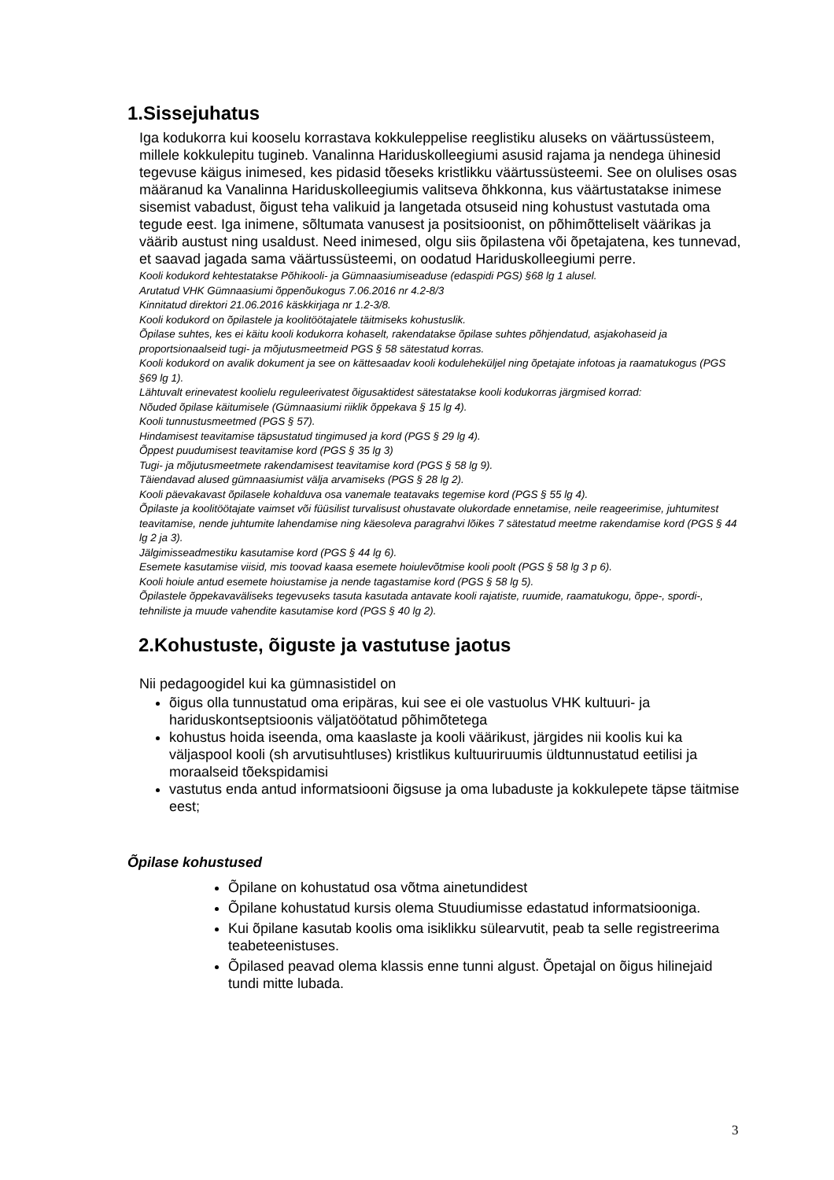1.Sissejuhatus
Iga kodukorra kui kooselu korrastava kokkuleppelise reeglistiku aluseks on väärtussüsteem, millele kokkulepitu tugineb. Vanalinna Hariduskolleegiumi asusid rajama ja nendega ühinesid tegevuse käigus inimesed, kes pidasid tõeseks kristlikku väärtussüsteemi. See on olulises osas määranud ka Vanalinna Hariduskolleegiumis valitseva õhkkonna, kus väärtustatakse inimese sisemist vabadust, õigust teha valikuid ja langetada otsuseid ning kohustust vastutada oma tegude eest. Iga inimene, sõltumata vanusest ja positsioonist, on põhimõtteliselt väärikas ja väärib austust ning usaldust. Need inimesed, olgu siis õpilastena või õpetajatena, kes tunnevad, et saavad jagada sama väärtussüsteemi, on oodatud Hariduskolleegiumi perre.
Kooli kodukord kehtestatakse Põhikooli- ja Gümnaasiumiseaduse (edaspidi PGS) §68 lg 1 alusel.
Arutatud VHK Gümnaasiumi õppenõukogus 7.06.2016 nr 4.2-8/3
Kinnitatud direktori 21.06.2016 käskkirjaga nr 1.2-3/8.
Kooli kodukord on õpilastele ja koolitöötajatele täitmiseks kohustuslik.
Õpilase suhtes, kes ei käitu kooli kodukorra kohaselt, rakendatakse õpilase suhtes põhjendatud, asjakohaseid ja proportsionaalseid tugi- ja mõjutusmeetmeid PGS § 58 sätestatud korras.
Kooli kodukord on avalik dokument ja see on kättesaadav kooli koduleheküljel ning õpetajate infotoas ja raamatukogus (PGS §69 lg 1).
Lähtuvalt erinevatest koolielu reguleerivatest õigusaktidest sätestatakse kooli kodukorras järgmised korrad:
Nõuded õpilase käitumisele (Gümnaasiumi riiklik õppekava § 15 lg 4).
Kooli tunnustusmeetmed (PGS § 57).
Hindamisest teavitamise täpsustatud tingimused ja kord (PGS § 29 lg 4).
Õppest puudumisest teavitamise kord (PGS § 35 lg 3)
Tugi- ja mõjutusmeetmete rakendamisest teavitamise kord (PGS § 58 lg 9).
Täiendavad alused gümnaasiumist välja arvamiseks (PGS § 28 lg 2).
Kooli päevakavast õpilasele kohalduva osa vanemale teatavaks tegemise kord (PGS § 55 lg 4).
Õpilaste ja koolitöötajate vaimset või füüsilist turvalisust ohustavate olukordade ennetamise, neile reageerimise, juhtumitest teavitamise, nende juhtumite lahendamise ning käesoleva paragrahvi lõikes 7 sätestatud meetme rakendamise kord (PGS § 44 lg 2 ja 3).
Jälgimisseadmestiku kasutamise kord (PGS § 44 lg 6).
Esemete kasutamise viisid, mis toovad kaasa esemete hoiulevõtmise kooli poolt (PGS § 58 lg 3 p 6).
Kooli hoiule antud esemete hoiustamise ja nende tagastamise kord (PGS § 58 lg 5).
Õpilastele õppekavaväliseks tegevuseks tasuta kasutada antavate kooli rajatiste, ruumide, raamatukogu, õppe-, spordi-, tehniliste ja muude vahendite kasutamise kord (PGS § 40 lg 2).
2.Kohustuste, õiguste ja vastutuse jaotus
Nii pedagoogidel kui ka gümnasistidel on
õigus olla tunnustatud oma eripäras, kui see ei ole vastuolus VHK kultuuri- ja hariduskontseptsioonis väljatöötatud põhimõtetega
kohustus hoida iseenda, oma kaaslaste ja kooli väärikust, järgides nii koolis kui ka väljaspool kooli (sh arvutisuhtluses) kristlikus kultuuriruumis üldtunnustatud eetilisi ja moraalseid tõekspidamisi
vastutus enda antud informatsiooni õigsuse ja oma lubaduste ja kokkulepete täpse täitmise eest;
Õpilase kohustused
Õpilane on kohustatud osa võtma ainetundidest
Õpilane kohustatud kursis olema Stuudiumisse edastatud informatsiooniga.
Kui õpilane kasutab koolis oma isiklikku sülearvutit, peab ta selle registreerima teabeteenistuses.
Õpilased peavad olema klassis enne tunni algust. Õpetajal on õigus hilinejaid tundi mitte lubada.
3